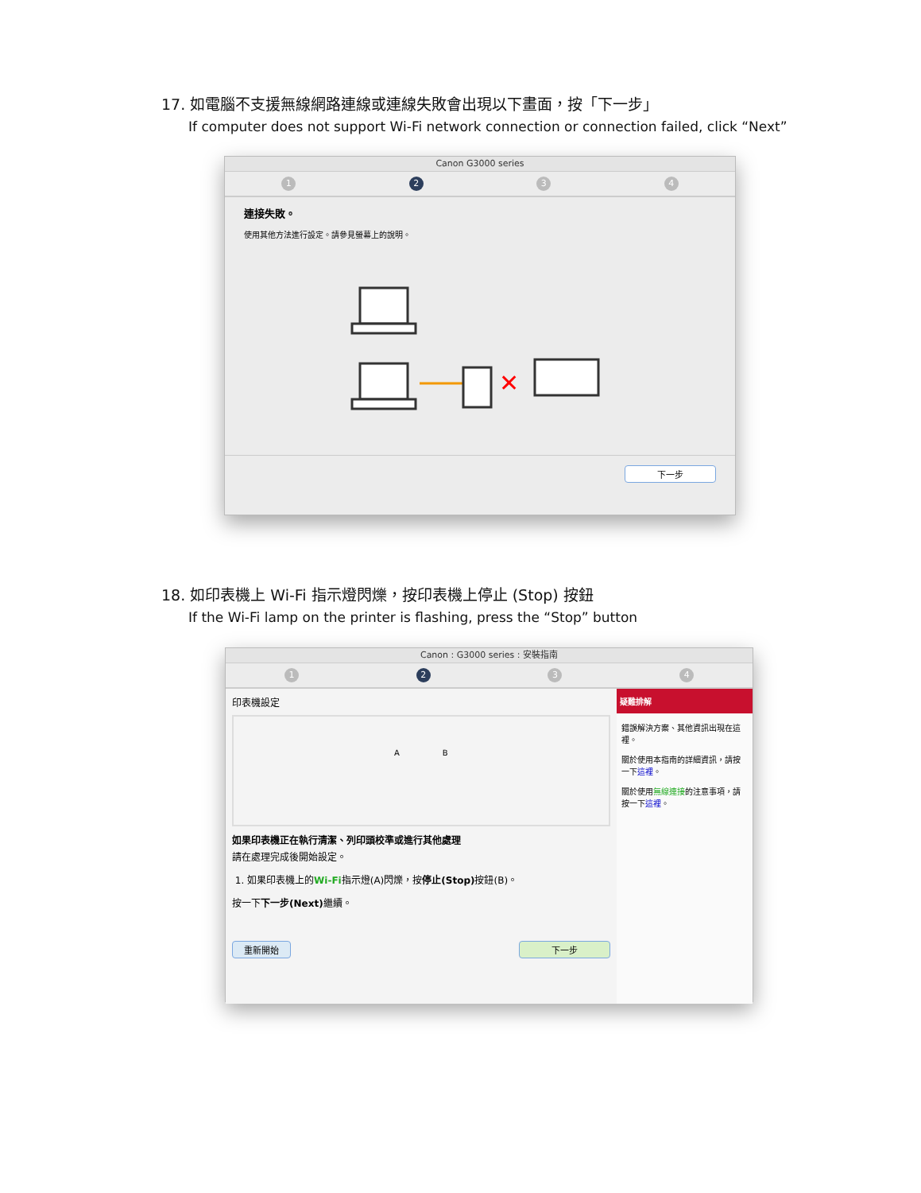17. 如電腦不支援無線網路連線或連線失敗會出現以下畫面，按「下一步」
If computer does not support Wi-Fi network connection or connection failed, click “Next”
Canon G3000 series
1 2 3 4
連接失敗。
使用其他方法進行設定。請參見螢幕上的說明。
✕
下一步
18. 如印表機上 Wi-Fi 指示燈閃爍，按印表機上停止 (Stop) 按鈕
If the Wi-Fi lamp on the printer is flashing, press the “Stop” button
Canon : G3000 series : 安裝指南
1 2 3 4
印表機設定
A B
如果印表機正在執行清潔、列印頭校準或進行其他處理
請在處理完成後開始設定。
1. 如果印表機上的Wi-Fi指示燈(A)閃爍，按停止(Stop) 按鈕(B)。
按一下下一步(Next) 繼續。
重新開始 下一步
疑難排解
錯誤解決方案、其他資訊出現在這裡。
關於使用本指南的詳細資訊，請按一下這裡。
關於使用無線連接的注意事項，請按一下這裡。